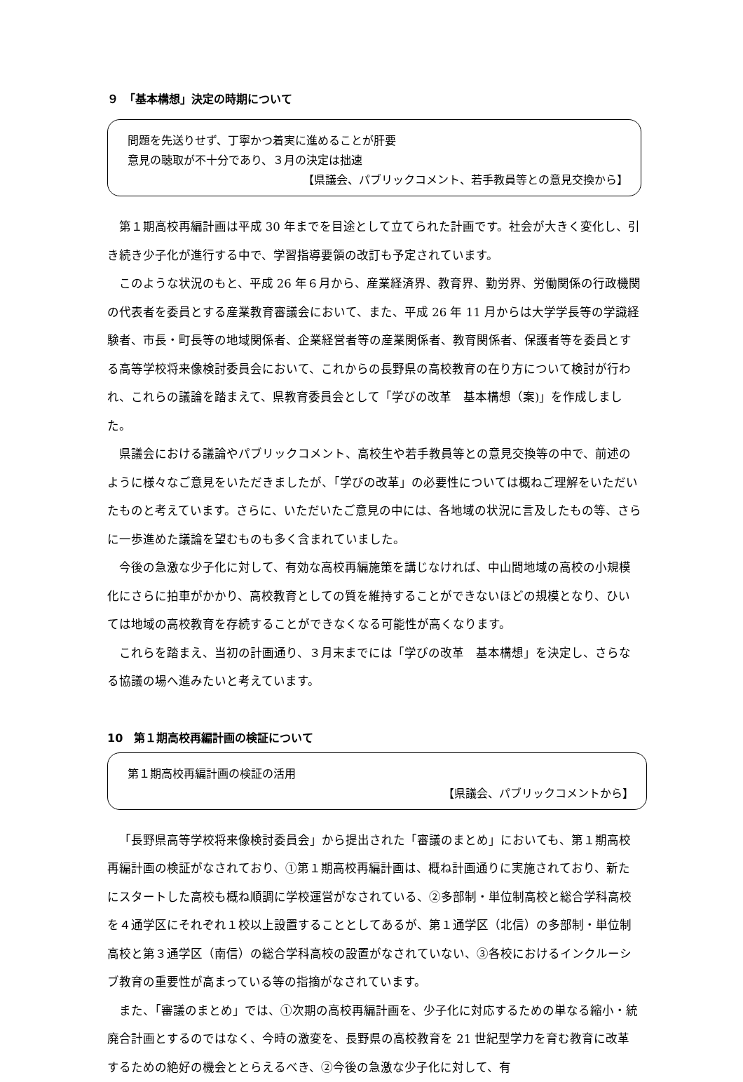９　「基本構想」決定の時期について
問題を先送りせず、丁寧かつ着実に進めることが肝要
意見の聴取が不十分であり、３月の決定は拙速
【県議会、パブリックコメント、若手教員等との意見交換から】
第１期高校再編計画は平成 30 年までを目途として立てられた計画です。社会が大きく変化し、引き続き少子化が進行する中で、学習指導要領の改訂も予定されています。
このような状況のもと、平成 26 年６月から、産業経済界、教育界、勤労界、労働関係の行政機関の代表者を委員とする産業教育審議会において、また、平成 26 年 11 月からは大学学長等の学識経験者、市長・町長等の地域関係者、企業経営者等の産業関係者、教育関係者、保護者等を委員とする高等学校将来像検討委員会において、これからの長野県の高校教育の在り方について検討が行われ、これらの議論を踏まえて、県教育委員会として「学びの改革　基本構想（案)」を作成しました。
県議会における議論やパブリックコメント、高校生や若手教員等との意見交換等の中で、前述のように様々なご意見をいただきましたが、「学びの改革」の必要性については概ねご理解をいただいたものと考えています。さらに、いただいたご意見の中には、各地域の状況に言及したもの等、さらに一歩進めた議論を望むものも多く含まれていました。
今後の急激な少子化に対して、有効な高校再編施策を講じなければ、中山間地域の高校の小規模化にさらに拍車がかかり、高校教育としての質を維持することができないほどの規模となり、ひいては地域の高校教育を存続することができなくなる可能性が高くなります。
これらを踏まえ、当初の計画通り、３月末までには「学びの改革　基本構想」を決定し、さらなる協議の場へ進みたいと考えています。
10　第１期高校再編計画の検証について
第１期高校再編計画の検証の活用
【県議会、パブリックコメントから】
「長野県高等学校将来像検討委員会」から提出された「審議のまとめ」においても、第１期高校再編計画の検証がなされており、①第１期高校再編計画は、概ね計画通りに実施されており、新たにスタートした高校も概ね順調に学校運営がなされている、②多部制・単位制高校と総合学科高校を４通学区にそれぞれ１校以上設置することとしてあるが、第１通学区（北信）の多部制・単位制高校と第３通学区（南信）の総合学科高校の設置がなされていない、③各校におけるインクルーシブ教育の重要性が高まっている等の指摘がなされています。
また、「審議のまとめ」では、①次期の高校再編計画を、少子化に対応するための単なる縮小・統廃合計画とするのではなく、今時の激変を、長野県の高校教育を 21 世紀型学力を育む教育に改革するための絶好の機会ととらえるべき、②今後の急激な少子化に対して、有